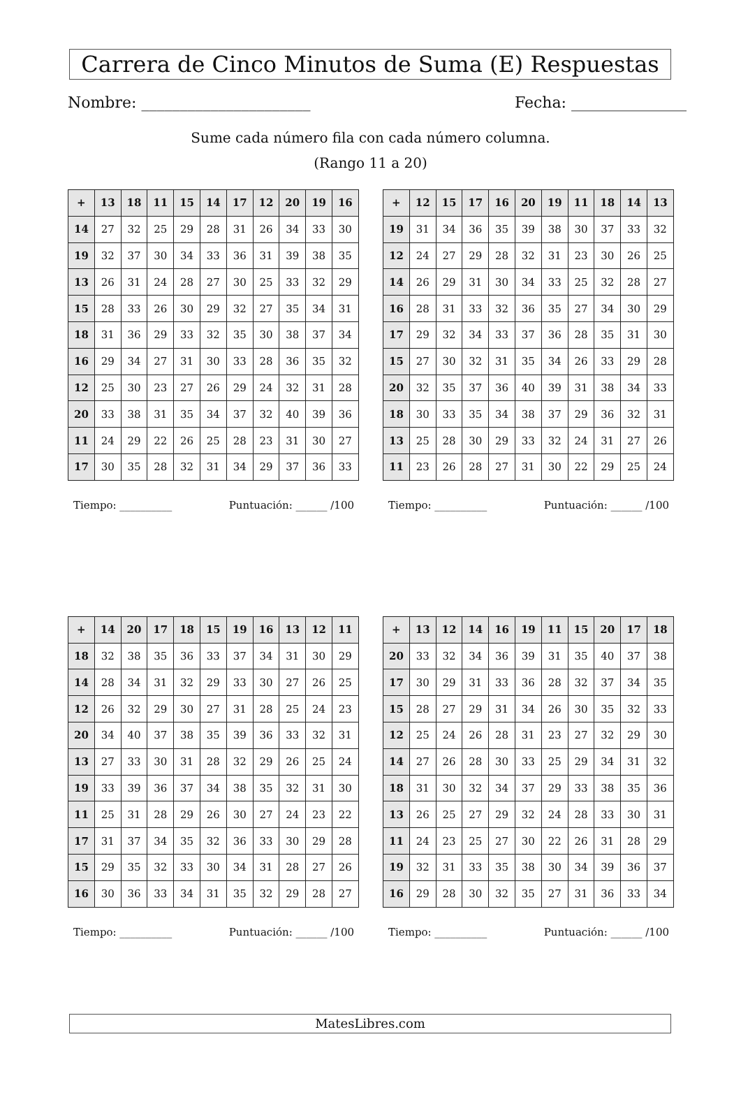Carrera de Cinco Minutos de Suma (E) Respuestas
Nombre: ______________________ Fecha: _______________
Sume cada número fila con cada número columna.
(Rango 11 a 20)
| + | 13 | 18 | 11 | 15 | 14 | 17 | 12 | 20 | 19 | 16 |
| --- | --- | --- | --- | --- | --- | --- | --- | --- | --- | --- |
| 14 | 27 | 32 | 25 | 29 | 28 | 31 | 26 | 34 | 33 | 30 |
| 19 | 32 | 37 | 30 | 34 | 33 | 36 | 31 | 39 | 38 | 35 |
| 13 | 26 | 31 | 24 | 28 | 27 | 30 | 25 | 33 | 32 | 29 |
| 15 | 28 | 33 | 26 | 30 | 29 | 32 | 27 | 35 | 34 | 31 |
| 18 | 31 | 36 | 29 | 33 | 32 | 35 | 30 | 38 | 37 | 34 |
| 16 | 29 | 34 | 27 | 31 | 30 | 33 | 28 | 36 | 35 | 32 |
| 12 | 25 | 30 | 23 | 27 | 26 | 29 | 24 | 32 | 31 | 28 |
| 20 | 33 | 38 | 31 | 35 | 34 | 37 | 32 | 40 | 39 | 36 |
| 11 | 24 | 29 | 22 | 26 | 25 | 28 | 23 | 31 | 30 | 27 |
| 17 | 30 | 35 | 28 | 32 | 31 | 34 | 29 | 37 | 36 | 33 |
Tiempo: __________ Puntuación: ______ /100
| + | 12 | 15 | 17 | 16 | 20 | 19 | 11 | 18 | 14 | 13 |
| --- | --- | --- | --- | --- | --- | --- | --- | --- | --- | --- |
| 19 | 31 | 34 | 36 | 35 | 39 | 38 | 30 | 37 | 33 | 32 |
| 12 | 24 | 27 | 29 | 28 | 32 | 31 | 23 | 30 | 26 | 25 |
| 14 | 26 | 29 | 31 | 30 | 34 | 33 | 25 | 32 | 28 | 27 |
| 16 | 28 | 31 | 33 | 32 | 36 | 35 | 27 | 34 | 30 | 29 |
| 17 | 29 | 32 | 34 | 33 | 37 | 36 | 28 | 35 | 31 | 30 |
| 15 | 27 | 30 | 32 | 31 | 35 | 34 | 26 | 33 | 29 | 28 |
| 20 | 32 | 35 | 37 | 36 | 40 | 39 | 31 | 38 | 34 | 33 |
| 18 | 30 | 33 | 35 | 34 | 38 | 37 | 29 | 36 | 32 | 31 |
| 13 | 25 | 28 | 30 | 29 | 33 | 32 | 24 | 31 | 27 | 26 |
| 11 | 23 | 26 | 28 | 27 | 31 | 30 | 22 | 29 | 25 | 24 |
Tiempo: __________ Puntuación: ______ /100
| + | 14 | 20 | 17 | 18 | 15 | 19 | 16 | 13 | 12 | 11 |
| --- | --- | --- | --- | --- | --- | --- | --- | --- | --- | --- |
| 18 | 32 | 38 | 35 | 36 | 33 | 37 | 34 | 31 | 30 | 29 |
| 14 | 28 | 34 | 31 | 32 | 29 | 33 | 30 | 27 | 26 | 25 |
| 12 | 26 | 32 | 29 | 30 | 27 | 31 | 28 | 25 | 24 | 23 |
| 20 | 34 | 40 | 37 | 38 | 35 | 39 | 36 | 33 | 32 | 31 |
| 13 | 27 | 33 | 30 | 31 | 28 | 32 | 29 | 26 | 25 | 24 |
| 19 | 33 | 39 | 36 | 37 | 34 | 38 | 35 | 32 | 31 | 30 |
| 11 | 25 | 31 | 28 | 29 | 26 | 30 | 27 | 24 | 23 | 22 |
| 17 | 31 | 37 | 34 | 35 | 32 | 36 | 33 | 30 | 29 | 28 |
| 15 | 29 | 35 | 32 | 33 | 30 | 34 | 31 | 28 | 27 | 26 |
| 16 | 30 | 36 | 33 | 34 | 31 | 35 | 32 | 29 | 28 | 27 |
Tiempo: __________ Puntuación: ______ /100
| + | 13 | 12 | 14 | 16 | 19 | 11 | 15 | 20 | 17 | 18 |
| --- | --- | --- | --- | --- | --- | --- | --- | --- | --- | --- |
| 20 | 33 | 32 | 34 | 36 | 39 | 31 | 35 | 40 | 37 | 38 |
| 17 | 30 | 29 | 31 | 33 | 36 | 28 | 32 | 37 | 34 | 35 |
| 15 | 28 | 27 | 29 | 31 | 34 | 26 | 30 | 35 | 32 | 33 |
| 12 | 25 | 24 | 26 | 28 | 31 | 23 | 27 | 32 | 29 | 30 |
| 14 | 27 | 26 | 28 | 30 | 33 | 25 | 29 | 34 | 31 | 32 |
| 18 | 31 | 30 | 32 | 34 | 37 | 29 | 33 | 38 | 35 | 36 |
| 13 | 26 | 25 | 27 | 29 | 32 | 24 | 28 | 33 | 30 | 31 |
| 11 | 24 | 23 | 25 | 27 | 30 | 22 | 26 | 31 | 28 | 29 |
| 19 | 32 | 31 | 33 | 35 | 38 | 30 | 34 | 39 | 36 | 37 |
| 16 | 29 | 28 | 30 | 32 | 35 | 27 | 31 | 36 | 33 | 34 |
Tiempo: __________ Puntuación: ______ /100
MatesLibres.com